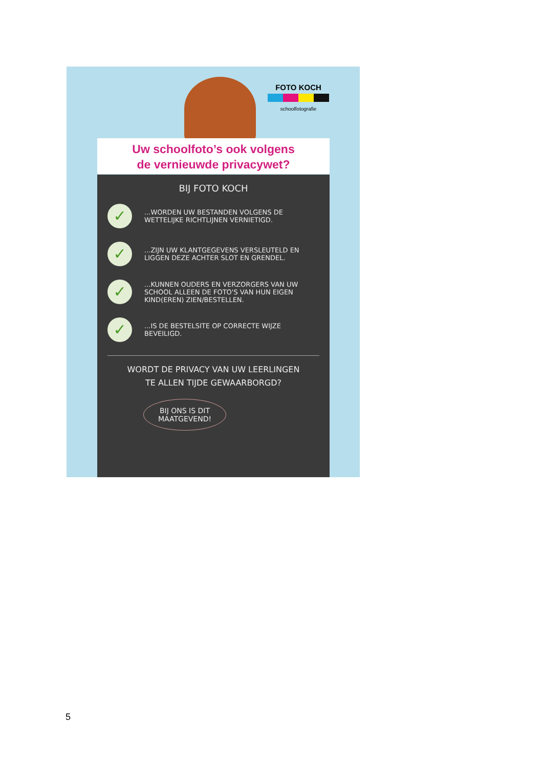FOTO KOCH
schoolfotografie
Uw schoolfoto’s ook volgens
de vernieuwde privacywet?
BIJ FOTO KOCH
✓
...WORDEN UW BESTANDEN VOLGENS DE WETTELIJKE RICHTLIJNEN VERNIETIGD.
✓
...ZIJN UW KLANTGEGEVENS VERSLEUTELD EN LIGGEN DEZE ACHTER SLOT EN GRENDEL.
✓
...KUNNEN OUDERS EN VERZORGERS VAN UW SCHOOL ALLEEN DE FOTO'S VAN HUN EIGEN KIND(EREN) ZIEN/BESTELLEN.
✓
...IS DE BESTELSITE OP CORRECTE WIJZE BEVEILIGD.
WORDT DE PRIVACY VAN UW LEERLINGEN
TE ALLEN TIJDE GEWAARBORGD?
BIJ ONS IS DIT
MAATGEVEND!
5